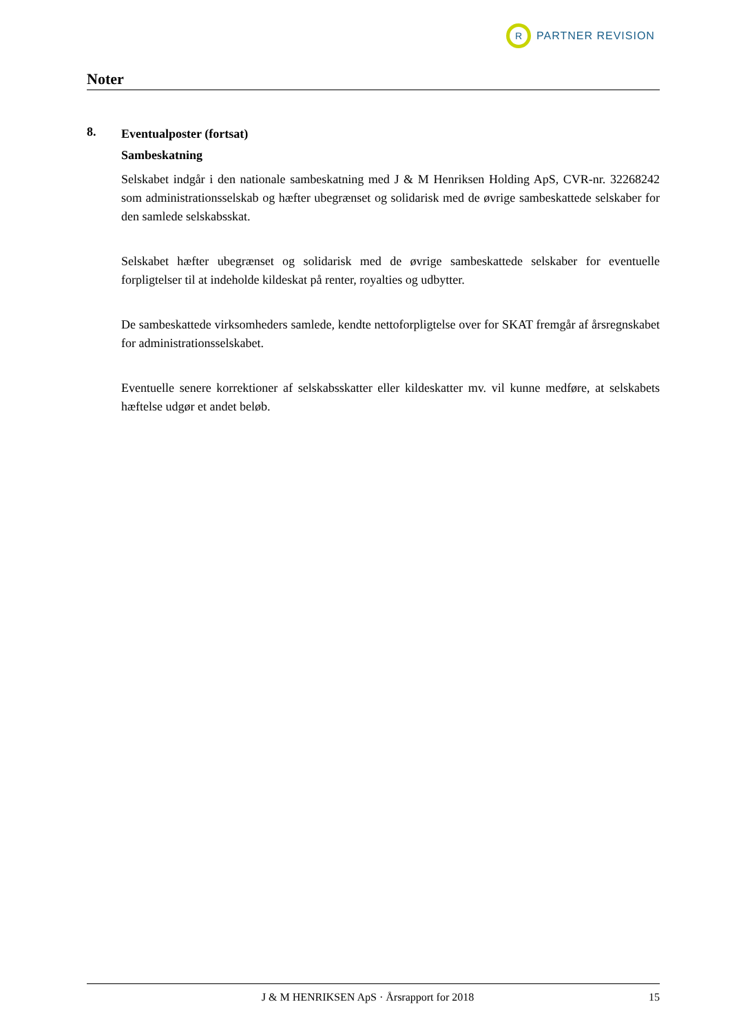R
PARTNER REVISION
Noter
8.
Eventualposter (fortsat)
Sambeskatning
Selskabet indgår i den nationale sambeskatning med J & M Henriksen Holding ApS, CVR-nr. 32268242 som administrationsselskab og hæfter ubegrænset og solidarisk med de øvrige sambeskattede selskaber for den samlede selskabsskat.
Selskabet hæfter ubegrænset og solidarisk med de øvrige sambeskattede selskaber for eventuelle forpligtelser til at indeholde kildeskat på renter, royalties og udbytter.
De sambeskattede virksomheders samlede, kendte nettoforpligtelse over for SKAT fremgår af årsregnskabet for administrationsselskabet.
Eventuelle senere korrektioner af selskabsskatter eller kildeskatter mv. vil kunne medføre, at selskabets hæftelse udgør et andet beløb.
J & M HENRIKSEN ApS · Årsrapport for 2018 15